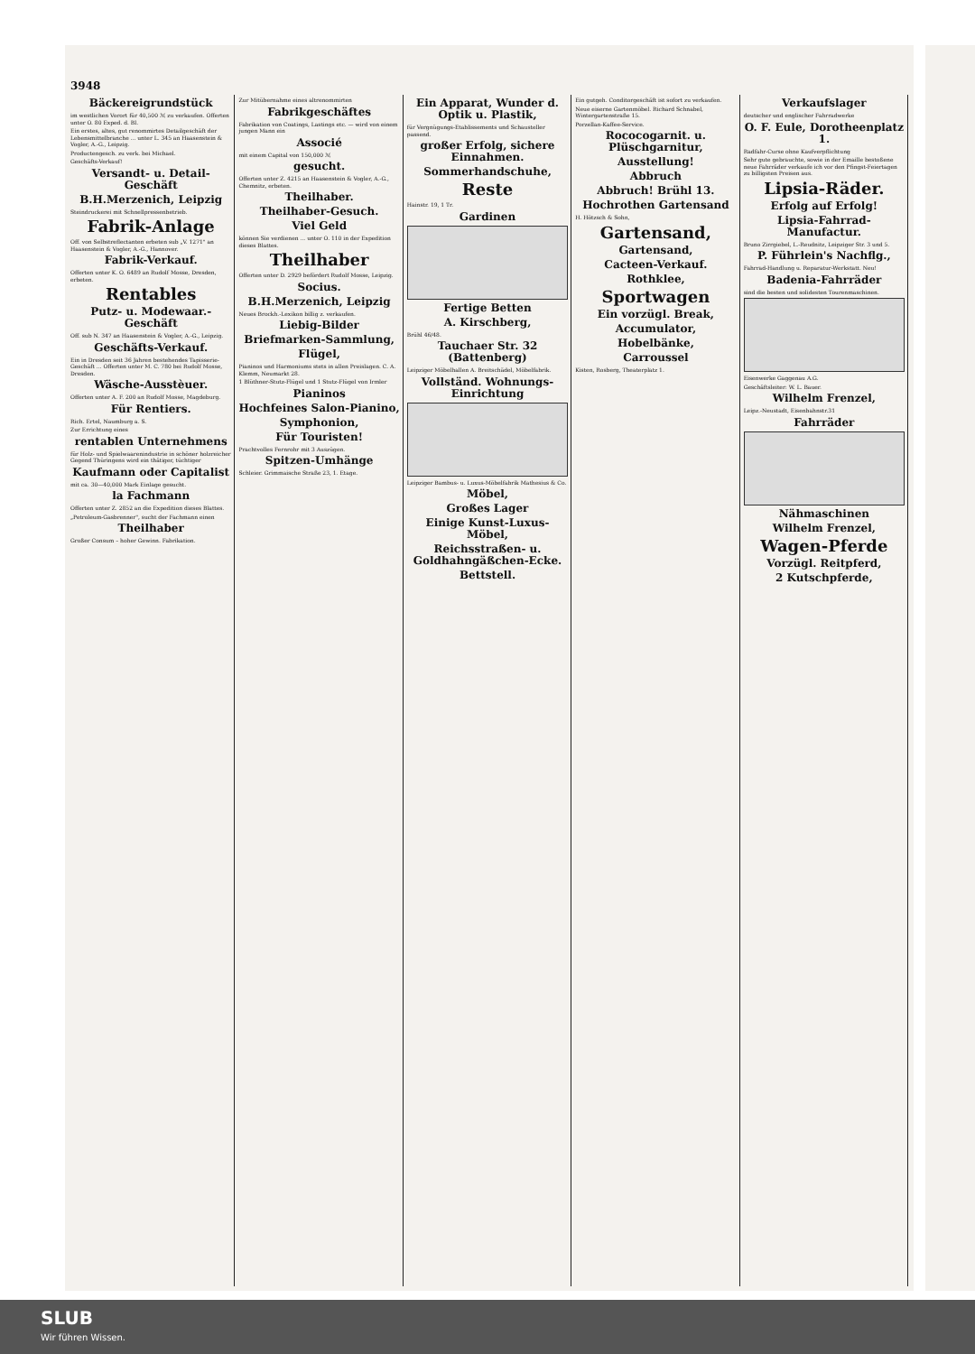3948
Bäckereigrundstück
im westlichen Vorort für 40,500 ℳ zu verkaufen. Offerten unter O. 80 Exped. d. Bl.
Ein erstes, altes, gut renommirtes Detailgeschäft der Lebensmittelbranche ... unter L. 345 an Haasenstein & Vogler, A.-G., Leipzig.
Productengesch. zu verk. bei Michael.
Geschäfts-Verkauf!
Versandt- u. Detail-Geschäft
B.H.Merzenich, Leipzig
Steindruckerei mit Schnellpressenbetrieb.
Fabrik-Anlage
Off. von Selbstreflectanten erbeten sub „V. 1271" an Haasenstein & Vogler, A.-G., Hannover.
Fabrik-Verkauf.
Offerten unter K. O. 6489 an Rudolf Mosse, Dresden, erbeten.
Rentables
Putz- u. Modewaar.-Geschäft
Off. sub N. 347 an Haasenstein & Vogler, A.-G., Leipzig.
Geschäfts-Verkauf.
Ein in Dresden seit 36 Jahren bestehendes Tapisserie-Geschäft ... Offerten unter M. C. 780 bei Rudolf Mosse, Dresden.
Wäsche-Ausstèuer.
Offerten unter A. F. 200 an Rudolf Mosse, Magdeburg.
Für Rentiers.
Rich. Ertel, Naumburg a. S.
Zur Errichtung eines
rentablen Unternehmens
für Holz- und Spielwaarenindustrie in schöner holzreicher Gegend Thüringens wird ein thätiger, tüchtiger
Kaufmann oder Capitalist
mit ca. 30—40,000 Mark Einlage gesucht.
la Fachmann
Offerten unter Z. 2852 an die Expedition dieses Blattes.
„Petroleum-Gasbrenner", sucht der Fachmann einen
Theilhaber
Großer Consum – hoher Gewinn. Fabrikation.
Zur Mitübernahme eines altrenommirten
Fabrikgeschäftes
Fabrikation von Coatings, Lastings etc. — wird von einem jungen Mann ein
Associé
mit einem Capital von 150,000 ℳ
gesucht.
Offerten unter Z. 4215 an Haasenstein & Vogler, A.-G., Chemnitz, erbeten.
Theilhaber.
Theilhaber-Gesuch.
Viel Geld
können Sie verdienen ... unter O. 110 in der Expedition dieses Blattes.
Theilhaber
Offerten unter D. 2929 befördert Rudolf Mosse, Leipzig.
Socius.
B.H.Merzenich, Leipzig
Neues Brockh.-Lexikon billig z. verkaufen.
Liebig-Bilder
Briefmarken-Sammlung,
Flügel,
Pianinos und Harmoniums stets in allen Preislagen. C. A. Klemm, Neumarkt 28.
1 Blüthner-Stutz-Flügel und 1 Stutz-Flügel von Irmler
Pianinos
Hochfeines Salon-Pianino,
Symphonion,
Für Touristen!
Prachtvolles Fernrohr mit 3 Auszügen.
Spitzen-Umhänge
Schleier. Grimmaische Straße 23, 1. Etage.
Ein Apparat, Wunder d. Optik u. Plastik,
für Vergnügungs-Etablissements und Schausteller passend.
großer Erfolg, sichere Einnahmen.
Sommerhandschuhe,
Reste
Hainstr. 19, 1 Tr.
Gardinen
Fertige Betten
A. Kirschberg,
Brühl 46/48.
Tauchaer Str. 32 (Battenberg)
Leipziger Möbelhallen A. Breitschädel, Möbelfabrik.
Vollständ. Wohnungs-Einrichtung
Leipziger Bambus- u. Luxus-Möbelfabrik Mathesius & Co.
Möbel,
Großes Lager
Einige Kunst-Luxus-Möbel,
Reichsstraßen- u. Goldhahngäßchen-Ecke.
Bettstell.
Ein gutgeh. Conditorgeschäft ist sofort zu verkaufen.
Neue eiserne Gartenmöbel. Richard Schnabel, Wintergartenstraße 15.
Porzellan-Kaffee-Service.
Rococogarnit. u. Plüschgarnitur,
Ausstellung!
Abbruch
Abbruch! Brühl 13.
Hochrothen Gartensand
H. Hötzsch & Sohn,
Gartensand,
Gartensand,
Cacteen-Verkauf.
Rothklee,
Sportwagen
Ein vorzügl. Break,
Accumulator,
Hobelbänke,
Carroussel
Kisten, Rosberg, Theaterplatz 1.
Verkaufslager
deutscher und englischer Fahrradwerke
O. F. Eule, Dorotheenplatz 1.
Radfahr-Curse ohne Kaufverpflichtung
Sehr gute gebrauchte, sowie in der Emaille bestoßene neue Fahrräder verkaufe ich vor den Pfingst-Feiertagen zu billigsten Preisen aus.
Lipsia-Räder.
Erfolg auf Erfolg!
Lipsia-Fahrrad-Manufactur.
Bruno Zirrgiebel, L.-Reudnitz, Leipziger Str. 3 und 5.
P. Führlein's Nachflg.,
Fahrrad-Handlung u. Reparatur-Werkstatt. Neu!
Badenia-Fahrräder
sind die besten und solidesten Tourenmaschinen.
Eisenwerke Gaggenau A.G.
Geschäftsleiter: W. L. Bauer.
Wilhelm Frenzel,
Leipz.-Neustadt, Eisenbahnstr.31
Fahrräder
Nähmaschinen
Wilhelm Frenzel,
Wagen-Pferde
Vorzügl. Reitpferd,
2 Kutschpferde,
SLUB
Wir führen Wissen.